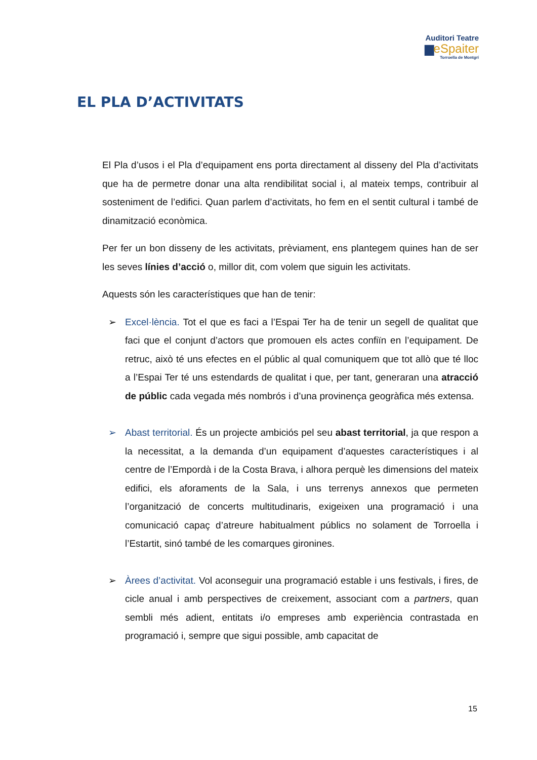Auditori Teatre
▆eSpaiter
Torroella de Montgrí
EL PLA D’ACTIVITATS
El Pla d’usos i el Pla d’equipament ens porta directament al disseny del Pla d’activitats que ha de permetre donar una alta rendibilitat social i, al mateix temps, contribuir al sosteniment de l’edifici. Quan parlem d’activitats, ho fem en el sentit cultural i també de dinamització econòmica.
Per fer un bon disseny de les activitats, prèviament, ens plantegem quines han de ser les seves línies d’acció o, millor dit, com volem que siguin les activitats.
Aquests són les característiques que han de tenir:
➢ Excel·lència. Tot el que es faci a l’Espai Ter ha de tenir un segell de qualitat que faci que el conjunt d’actors que promouen els actes confiïn en l’equipament. De retruc, això té uns efectes en el públic al qual comuniquem que tot allò que té lloc a l’Espai Ter té uns estendards de qualitat i que, per tant, generaran una atracció de públic cada vegada més nombrós i d’una provinença geogràfica més extensa.
➢ Abast territorial. És un projecte ambiciós pel seu abast territorial, ja que respon a la necessitat, a la demanda d’un equipament d’aquestes característiques i al centre de l’Empordà i de la Costa Brava, i alhora perquè les dimensions del mateix edifici, els aforaments de la Sala, i uns terrenys annexos que permeten l’organització de concerts multitudinaris, exigeixen una programació i una comunicació capaç d’atreure habitualment públics no solament de Torroella i l’Estartit, sinó també de les comarques gironines.
➢ Àrees d’activitat. Vol aconseguir una programació estable i uns festivals, i fires, de cicle anual i amb perspectives de creixement, associant com a partners, quan sembli més adient, entitats i/o empreses amb experiència contrastada en programació i, sempre que sigui possible, amb capacitat de
15